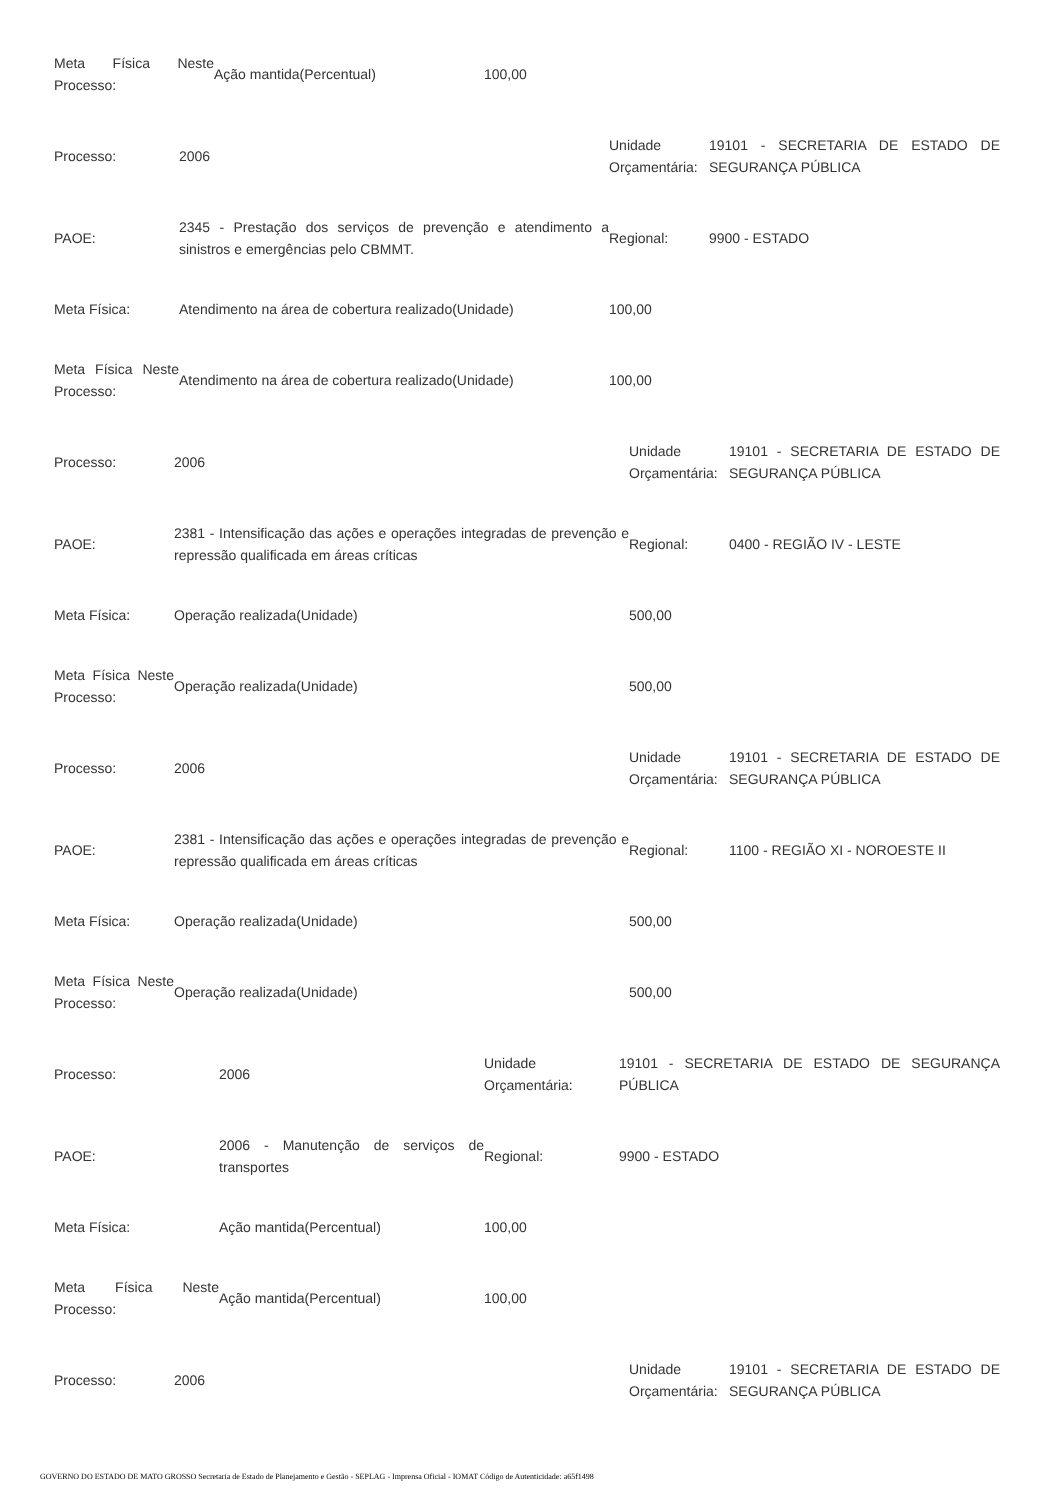| Meta Física Neste Processo: | Ação mantida(Percentual) | 100,00 |
| Processo: | 2006 | Unidade Orçamentária: | 19101 - SECRETARIA DE ESTADO DE SEGURANÇA PÚBLICA |
| PAOE: | 2345 - Prestação dos serviços de prevenção e atendimento a sinistros e emergências pelo CBMMT. | Regional: | 9900 - ESTADO |
| Meta Física: | Atendimento na área de cobertura realizado(Unidade) | 100,00 |
| Meta Física Neste Processo: | Atendimento na área de cobertura realizado(Unidade) | 100,00 |
| Processo: | 2006 | Unidade Orçamentária: | 19101 - SECRETARIA DE ESTADO DE SEGURANÇA PÚBLICA |
| PAOE: | 2381 - Intensificação das ações e operações integradas de prevenção e repressão qualificada em áreas críticas | Regional: | 0400 - REGIÃO IV - LESTE |
| Meta Física: | Operação realizada(Unidade) | 500,00 |
| Meta Física Neste Processo: | Operação realizada(Unidade) | 500,00 |
| Processo: | 2006 | Unidade Orçamentária: | 19101 - SECRETARIA DE ESTADO DE SEGURANÇA PÚBLICA |
| PAOE: | 2381 - Intensificação das ações e operações integradas de prevenção e repressão qualificada em áreas críticas | Regional: | 1100 - REGIÃO XI - NOROESTE II |
| Meta Física: | Operação realizada(Unidade) | 500,00 |
| Meta Física Neste Processo: | Operação realizada(Unidade) | 500,00 |
| Processo: | 2006 | Unidade Orçamentária: | 19101 - SECRETARIA DE ESTADO DE SEGURANÇA PÚBLICA |
| PAOE: | 2006 - Manutenção de serviços de transportes | Regional: | 9900 - ESTADO |
| Meta Física: | Ação mantida(Percentual) | 100,00 |
| Meta Física Neste Processo: | Ação mantida(Percentual) | 100,00 |
| Processo: | 2006 | Unidade Orçamentária: | 19101 - SECRETARIA DE ESTADO DE SEGURANÇA PÚBLICA |
GOVERNO DO ESTADO DE MATO GROSSO Secretaria de Estado de Planejamento e Gestão - SEPLAG - Imprensa Oficial - IOMAT Código de Autenticidade: a65f1498